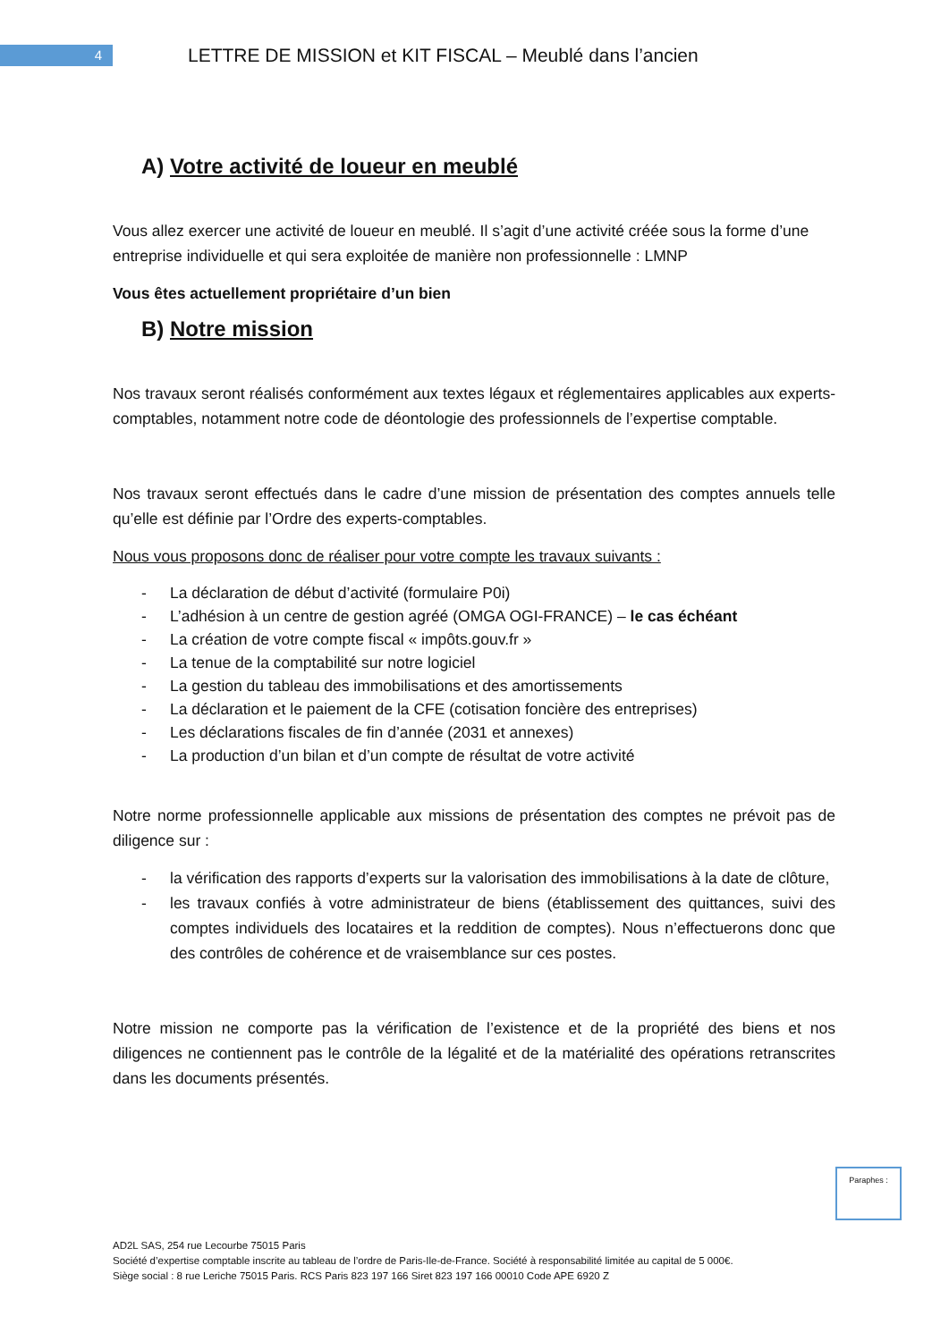4
LETTRE DE MISSION et KIT FISCAL – Meublé dans l’ancien
A) Votre activité de loueur en meublé
Vous allez exercer une activité de loueur en meublé. Il s’agit d’une activité créée sous la forme d’une entreprise individuelle et qui sera exploitée de manière non professionnelle : LMNP
Vous êtes actuellement propriétaire d’un bien
B) Notre mission
Nos travaux seront réalisés conformément aux textes légaux et réglementaires applicables aux experts-comptables, notamment notre code de déontologie des professionnels de l’expertise comptable.
Nos travaux seront effectués dans le cadre d’une mission de présentation des comptes annuels telle qu’elle est définie par l’Ordre des experts-comptables.
Nous vous proposons donc de réaliser pour votre compte les travaux suivants :
- La déclaration de début d’activité (formulaire P0i)
- L’adhésion à un centre de gestion agréé (OMGA OGI-FRANCE) – le cas échéant
- La création de votre compte fiscal « impôts.gouv.fr »
- La tenue de la comptabilité sur notre logiciel
- La gestion du tableau des immobilisations et des amortissements
- La déclaration et le paiement de la CFE (cotisation foncière des entreprises)
- Les déclarations fiscales de fin d’année (2031 et annexes)
- La production d’un bilan et d’un compte de résultat de votre activité
Notre norme professionnelle applicable aux missions de présentation des comptes ne prévoit pas de diligence sur :
- la vérification des rapports d’experts sur la valorisation des immobilisations à la date de clôture,
- les travaux confiés à votre administrateur de biens (établissement des quittances, suivi des comptes individuels des locataires et la reddition de comptes). Nous n’effectuerons donc que des contrôles de cohérence et de vraisemblance sur ces postes.
Notre mission ne comporte pas la vérification de l’existence et de la propriété des biens et nos diligences ne contiennent pas le contrôle de la légalité et de la matérialité des opérations retranscrites dans les documents présentés.
Paraphes :
AD2L SAS, 254 rue Lecourbe 75015 Paris
Société d’expertise comptable inscrite au tableau de l’ordre de Paris-Ile-de-France. Société à responsabilité limitée au capital de 5 000€.
Siège social : 8 rue Leriche 75015 Paris. RCS Paris 823 197 166 Siret 823 197 166 00010 Code APE 6920 Z